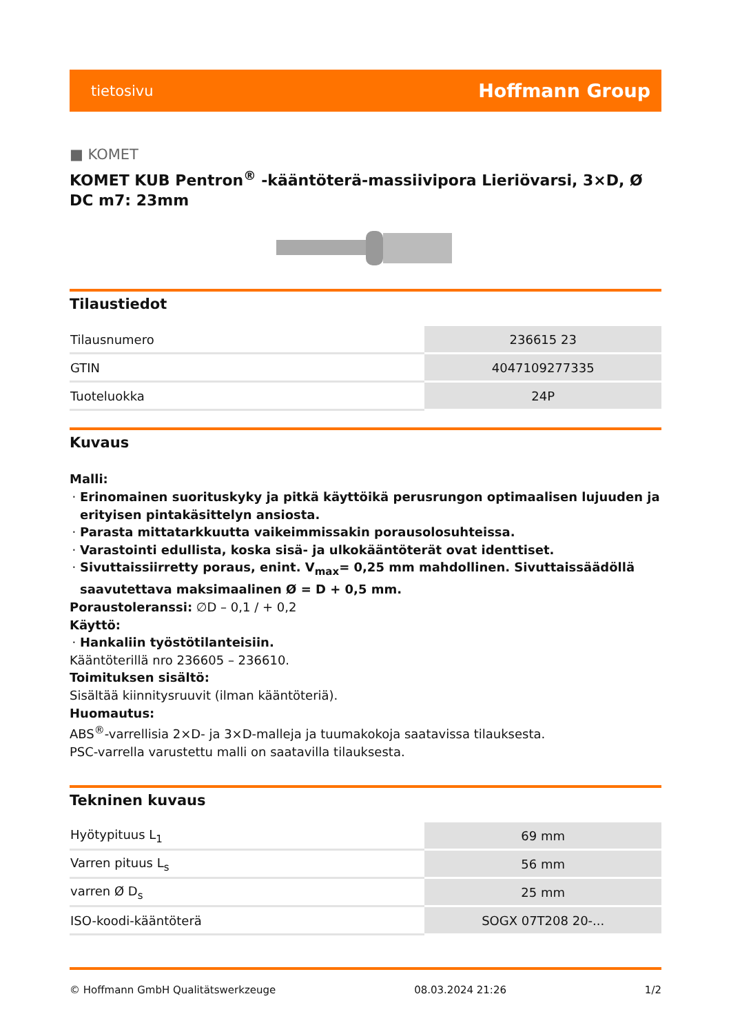tietosivu Hoffmann Group
■ KOMET
KOMET KUB Pentron<sup>®</sup> -kääntöterä-massiivipora Lieriövarsi, 3×D, Ø DC m7: 23mm
Tilaustiedot
| Tilausnumero | 236615 23 |
| GTIN | 4047109277335 |
| Tuoteluokka | 24P |
Kuvaus
Malli:
Erinomainen suorituskyky ja pitkä käyttöikä perusrungon optimaalisen lujuuden ja erityisen pintakäsittelyn ansiosta.
Parasta mittatarkkuutta vaikeimmissakin porausolosuhteissa.
Varastointi edullista, koska sisä- ja ulkokääntöterät ovat identtiset.
Sivuttaissiirretty poraus, enint. V<sub>max</sub>= 0,25 mm mahdollinen. Sivuttaissäädöllä saavutettava maksimaalinen Ø = D + 0,5 mm.
Poraustoleranssi: ∅D – 0,1 / + 0,2
Käyttö:
Hankaliin työstötilanteisiin.
Kääntöterillä nro 236605 – 236610.
Toimituksen sisältö:
Sisältää kiinnitysruuvit (ilman kääntöteriä).
Huomautus:
ABS<sup>®</sup>-varrellisia 2×D- ja 3×D-malleja ja tuumakokoja saatavissa tilauksesta.
PSC-varrella varustettu malli on saatavilla tilauksesta.
Tekninen kuvaus
| Hyötypituus L<sub>1</sub> | 69 mm |
| Varren pituus L<sub>s</sub> | 56 mm |
| varren Ø D<sub>s</sub> | 25 mm |
| ISO-koodi-kääntöterä | SOGX 07T208 20-... |
© Hoffmann GmbH Qualitätswerkzeuge 08.03.2024 21:26 1/2